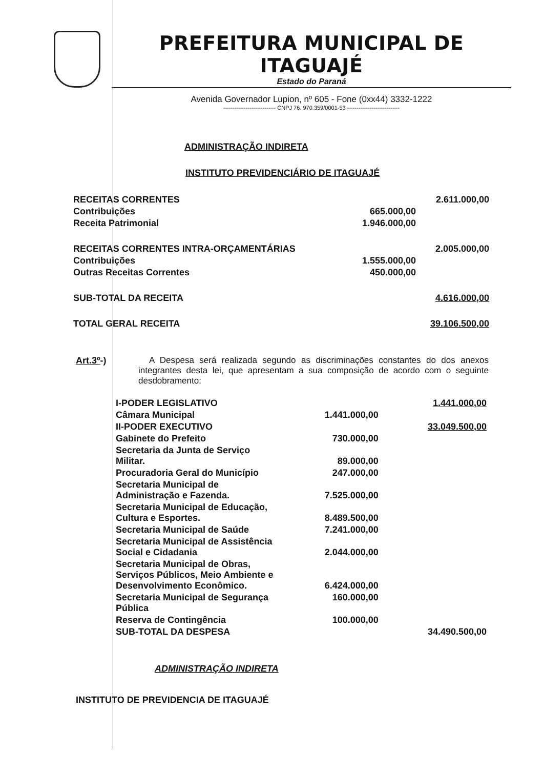PREFEITURA MUNICIPAL DE ITAGUAJÉ
Estado do Paraná
Avenida Governador Lupion, nº 605 - Fone (0xx44) 3332-1222
---------------------------- CNPJ 76. 970.359/0001-53 ----------------------------
ADMINISTRAÇÃO INDIRETA
INSTITUTO PREVIDENCIÁRIO DE ITAGUAJÉ
| RECEITAS CORRENTES | | 2.611.000,00 |
| Contribuições | 665.000,00 | |
| Receita Patrimonial | 1.946.000,00 | |
| RECEITAS CORRENTES INTRA-ORÇAMENTÁRIAS | | 2.005.000,00 |
| Contribuições | 1.555.000,00 | |
| Outras Receitas Correntes | 450.000,00 | |
| SUB-TOTAL DA RECEITA | | 4.616.000,00 |
| TOTAL GERAL RECEITA | | 39.106.500,00 |
Art.3º-) A Despesa será realizada segundo as discriminações constantes do dos anexos integrantes desta lei, que apresentam a sua composição de acordo com o seguinte desdobramento:
| I-PODER LEGISLATIVO | | 1.441.000,00 |
| Câmara Municipal | 1.441.000,00 | |
| II-PODER EXECUTIVO | | 33.049.500,00 |
| Gabinete do Prefeito | 730.000,00 | |
| Secretaria da Junta de Serviço Militar. | 89.000,00 | |
| Procuradoria Geral do Município | 247.000,00 | |
| Secretaria Municipal de Administração e Fazenda. | 7.525.000,00 | |
| Secretaria Municipal de Educação, Cultura e Esportes. | 8.489.500,00 | |
| Secretaria Municipal de Saúde | 7.241.000,00 | |
| Secretaria Municipal de Assistência Social e Cidadania | 2.044.000,00 | |
| Secretaria Municipal de Obras, Serviços Públicos, Meio Ambiente e Desenvolvimento Econômico. | 6.424.000,00 | |
| Secretaria Municipal de Segurança Pública | 160.000,00 | |
| Reserva de Contingência | 100.000,00 | |
| SUB-TOTAL DA DESPESA | | 34.490.500,00 |
ADMINISTRAÇÃO INDIRETA
INSTITUTO DE PREVIDENCIA DE ITAGUAJÉ